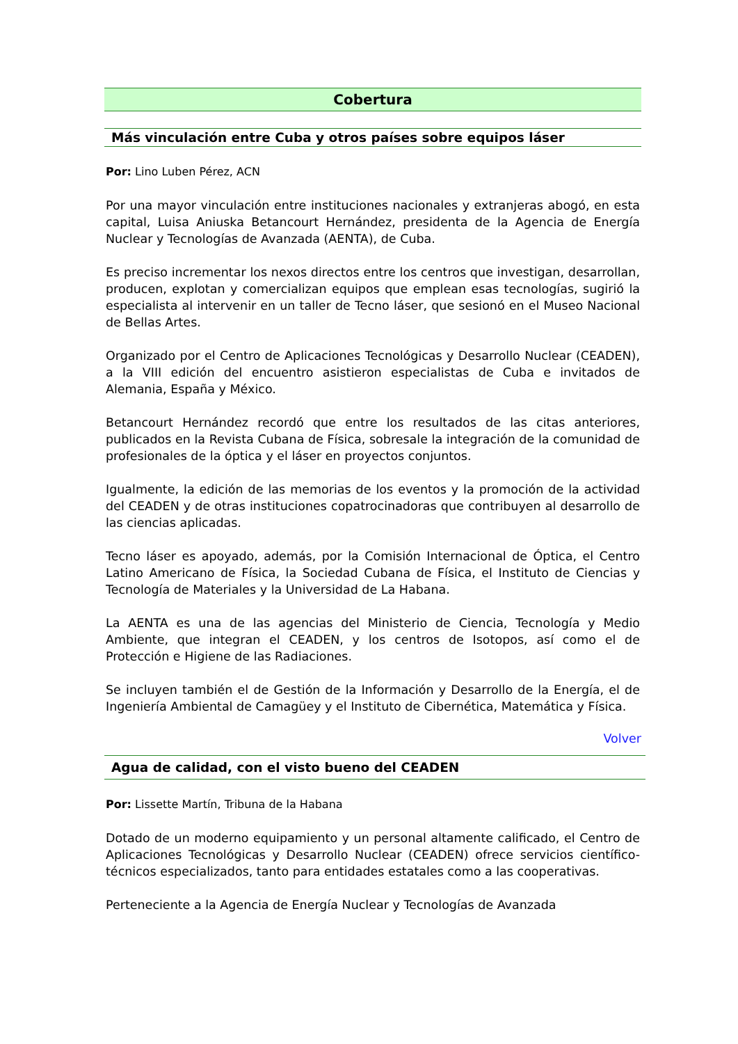Cobertura
Más vinculación entre Cuba y otros países sobre equipos láser
Por: Lino Luben Pérez, ACN
Por una mayor vinculación entre instituciones nacionales y extranjeras abogó, en esta capital, Luisa Aniuska Betancourt Hernández, presidenta de la Agencia de Energía Nuclear y Tecnologías de Avanzada (AENTA), de Cuba.
Es preciso incrementar los nexos directos entre los centros que investigan, desarrollan, producen, explotan y comercializan equipos que emplean esas tecnologías, sugirió la especialista al intervenir en un taller de Tecno láser, que sesionó en el Museo Nacional de Bellas Artes.
Organizado por el Centro de Aplicaciones Tecnológicas y Desarrollo Nuclear (CEADEN), a la VIII edición del encuentro asistieron especialistas de Cuba e invitados de Alemania, España y México.
Betancourt Hernández recordó que entre los resultados de las citas anteriores, publicados en la Revista Cubana de Física, sobresale la integración de la comunidad de profesionales de la óptica y el láser en proyectos conjuntos.
Igualmente, la edición de las memorias de los eventos y la promoción de la actividad del CEADEN y de otras instituciones copatrocinadoras que contribuyen al desarrollo de las ciencias aplicadas.
Tecno láser es apoyado, además, por la Comisión Internacional de Óptica, el Centro Latino Americano de Física, la Sociedad Cubana de Física, el Instituto de Ciencias y Tecnología de Materiales y la Universidad de La Habana.
La AENTA es una de las agencias del Ministerio de Ciencia, Tecnología y Medio Ambiente, que integran el CEADEN, y los centros de Isotopos, así como el de Protección e Higiene de las Radiaciones.
Se incluyen también el de Gestión de la Información y Desarrollo de la Energía, el de Ingeniería Ambiental de Camagüey y el Instituto de Cibernética, Matemática y Física.
Volver
Agua de calidad, con el visto bueno del CEADEN
Por: Lissette Martín, Tribuna de la Habana
Dotado de un moderno equipamiento y un personal altamente calificado, el Centro de Aplicaciones Tecnológicas y Desarrollo Nuclear (CEADEN) ofrece servicios científico-técnicos especializados, tanto para entidades estatales como a las cooperativas.
Perteneciente a la Agencia de Energía Nuclear y Tecnologías de Avanzada